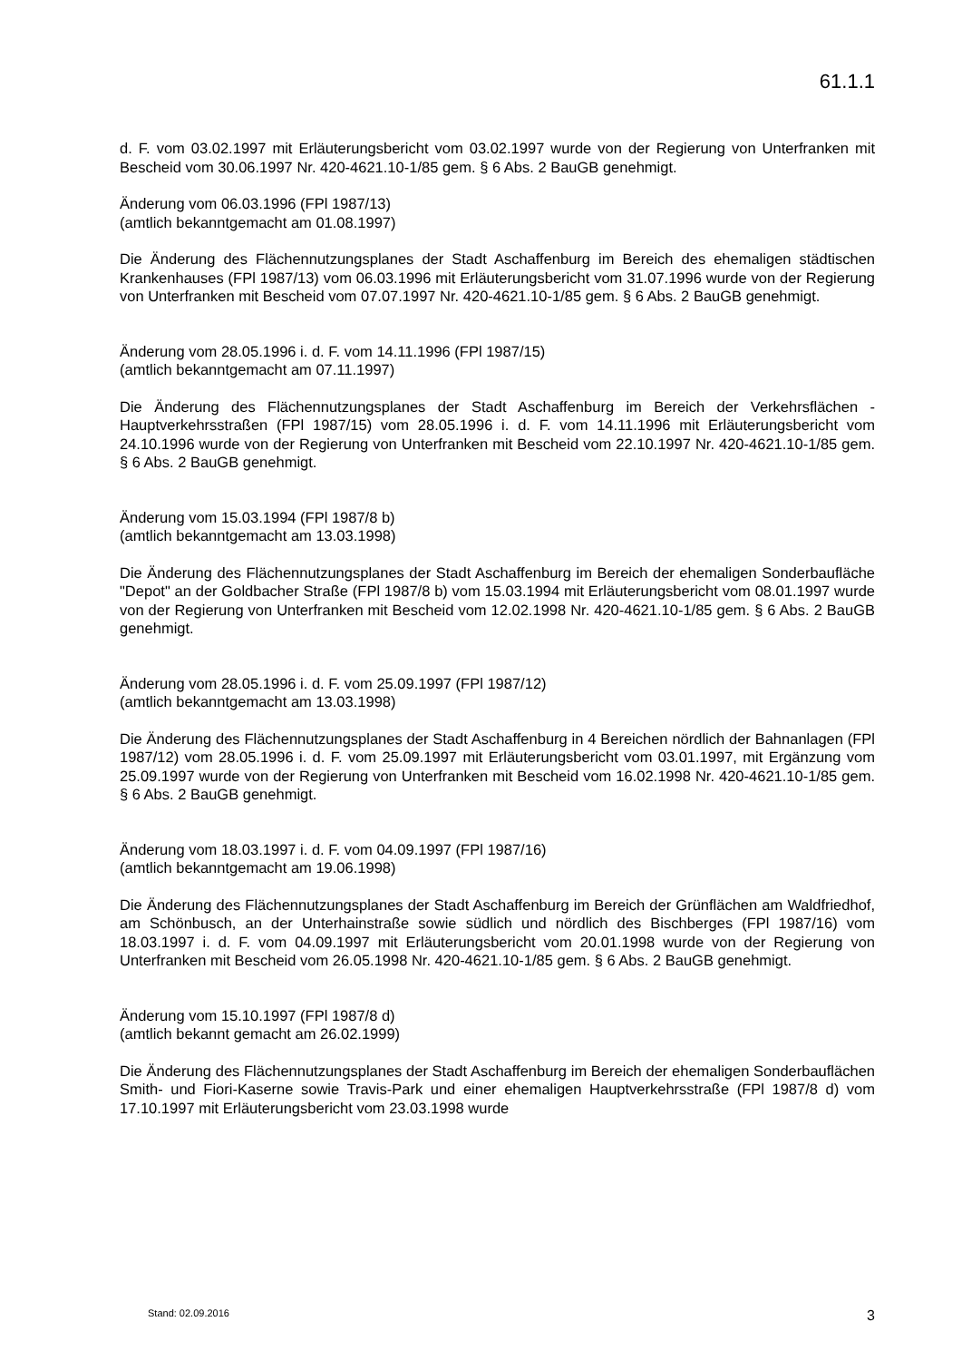61.1.1
d. F. vom 03.02.1997 mit Erläuterungsbericht vom 03.02.1997 wurde von der Regierung von Unterfranken mit Bescheid vom 30.06.1997 Nr. 420-4621.10-1/85 gem. § 6 Abs. 2 BauGB genehmigt.
Änderung vom 06.03.1996 (FPl 1987/13)
(amtlich bekanntgemacht am 01.08.1997)
Die Änderung des Flächennutzungsplanes der Stadt Aschaffenburg im Bereich des ehemaligen städtischen Krankenhauses (FPl 1987/13) vom 06.03.1996 mit Erläuterungsbericht vom 31.07.1996 wurde von der Regierung von Unterfranken mit Bescheid vom 07.07.1997 Nr. 420-4621.10-1/85 gem. § 6 Abs. 2 BauGB genehmigt.
Änderung vom 28.05.1996 i. d. F. vom 14.11.1996 (FPl 1987/15)
(amtlich bekanntgemacht am 07.11.1997)
Die Änderung des Flächennutzungsplanes der Stadt Aschaffenburg im Bereich der Verkehrsflächen - Hauptverkehrsstraßen (FPl 1987/15) vom 28.05.1996 i. d. F. vom 14.11.1996 mit Erläuterungsbericht vom 24.10.1996 wurde von der Regierung von Unterfranken mit Bescheid vom 22.10.1997 Nr. 420-4621.10-1/85 gem. § 6 Abs. 2 BauGB genehmigt.
Änderung vom 15.03.1994 (FPl 1987/8 b)
(amtlich bekanntgemacht am 13.03.1998)
Die Änderung des Flächennutzungsplanes der Stadt Aschaffenburg im Bereich der ehemaligen Sonderbaufläche "Depot" an der Goldbacher Straße (FPl 1987/8 b) vom 15.03.1994 mit Erläuterungsbericht vom 08.01.1997 wurde von der Regierung von Unterfranken mit Bescheid vom 12.02.1998 Nr. 420-4621.10-1/85 gem. § 6 Abs. 2 BauGB genehmigt.
Änderung vom 28.05.1996 i. d. F. vom 25.09.1997 (FPl 1987/12)
(amtlich bekanntgemacht am 13.03.1998)
Die Änderung des Flächennutzungsplanes der Stadt Aschaffenburg in 4 Bereichen nördlich der Bahnanlagen (FPl 1987/12) vom 28.05.1996 i. d. F. vom 25.09.1997 mit Erläuterungsbericht vom 03.01.1997, mit Ergänzung vom 25.09.1997 wurde von der Regierung von Unterfranken mit Bescheid vom 16.02.1998 Nr. 420-4621.10-1/85 gem. § 6 Abs. 2 BauGB genehmigt.
Änderung vom 18.03.1997 i. d. F. vom 04.09.1997 (FPl 1987/16)
(amtlich bekanntgemacht am 19.06.1998)
Die Änderung des Flächennutzungsplanes der Stadt Aschaffenburg im Bereich der Grünflächen am Waldfriedhof, am Schönbusch, an der Unterhainstraße sowie südlich und nördlich des Bischberges (FPl 1987/16) vom 18.03.1997 i. d. F. vom 04.09.1997 mit Erläuterungsbericht vom 20.01.1998 wurde von der Regierung von Unterfranken mit Bescheid vom 26.05.1998 Nr. 420-4621.10-1/85 gem. § 6 Abs. 2 BauGB genehmigt.
Änderung vom 15.10.1997 (FPl 1987/8 d)
(amtlich bekannt gemacht am 26.02.1999)
Die Änderung des Flächennutzungsplanes der Stadt Aschaffenburg im Bereich der ehemaligen Sonderbauflächen Smith- und Fiori-Kaserne sowie Travis-Park und einer ehemaligen Hauptverkehrsstraße (FPl 1987/8 d) vom 17.10.1997 mit Erläuterungsbericht vom 23.03.1998 wurde
Stand: 02.09.2016 3